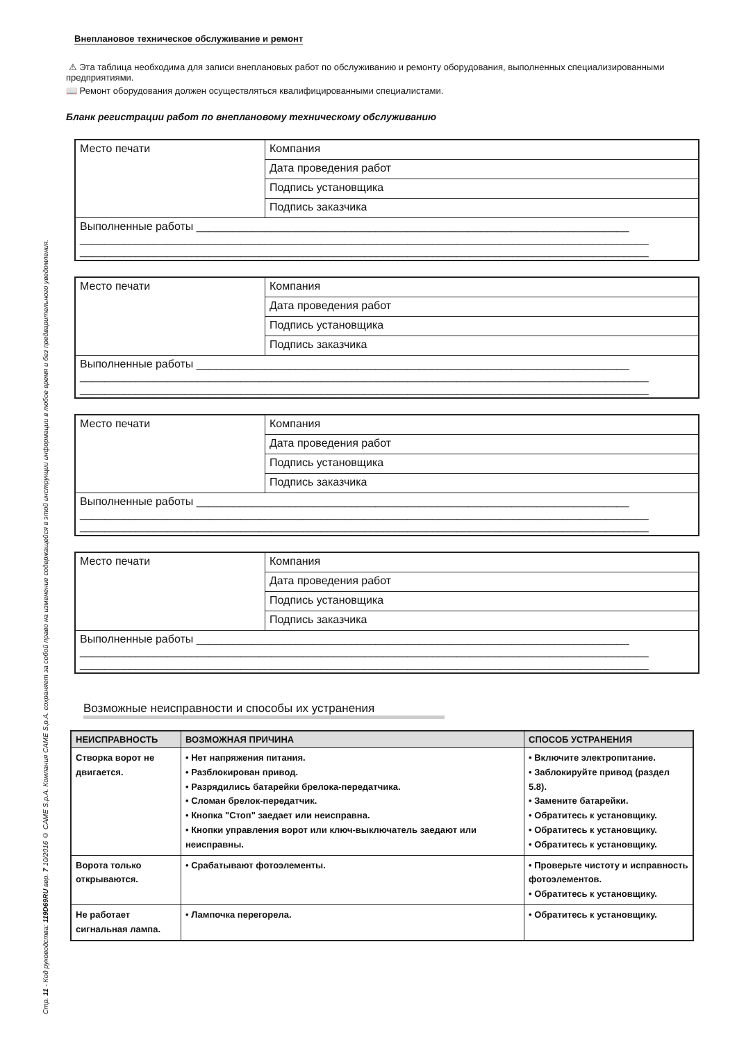Стр. 11 - Код руководства: 119D69RU вер. 7 10/2016 © CAME S.p.A. Компания CAME S.p.A. сохраняет за собой право на изменение содержащейся в этой инструкции информации в любое время и без предварительного уведомления.
Внеплановое техническое обслуживание и ремонт
⚠ Эта таблица необходима для записи внеплановых работ по обслуживанию и ремонту оборудования, выполненных специализированными предприятиями.
📖 Ремонт оборудования должен осуществляться квалифицированными специалистами.
Бланк регистрации работ по внеплановому техническому обслуживанию
| Место печати | Компания |
| | Дата проведения работ |
| | Подпись установщика |
| | Подпись заказчика |
| Выполненные работы ______________________________________________________________________ ____________________________________________________________________________________________ ____________________________________________________________________________________________ | |
| Место печати | Компания |
| | Дата проведения работ |
| | Подпись установщика |
| | Подпись заказчика |
| Выполненные работы ______________________________________________________________________ ____________________________________________________________________________________________ ____________________________________________________________________________________________ | |
| Место печати | Компания |
| | Дата проведения работ |
| | Подпись установщика |
| | Подпись заказчика |
| Выполненные работы ______________________________________________________________________ ____________________________________________________________________________________________ ____________________________________________________________________________________________ | |
| Место печати | Компания |
| | Дата проведения работ |
| | Подпись установщика |
| | Подпись заказчика |
| Выполненные работы ______________________________________________________________________ ____________________________________________________________________________________________ ____________________________________________________________________________________________ | |
Возможные неисправности и способы их устранения
| НЕИСПРАВНОСТЬ | ВОЗМОЖНАЯ ПРИЧИНА | СПОСОБ УСТРАНЕНИЯ |
| --- | --- | --- |
| Створка ворот не двигается. | • Нет напряжения питания. • Разблокирован привод. • Разрядились батарейки брелока-передатчика. • Сломан брелок-передатчик. • Кнопка "Стоп" заедает или неисправна. • Кнопки управления ворот или ключ-выключатель заедают или неисправны. | • Включите электропитание. • Заблокируйте привод (раздел 5.8). • Замените батарейки. • Обратитесь к установщику. • Обратитесь к установщику. • Обратитесь к установщику. |
| Ворота только открываются. | • Срабатывают фотоэлементы. | • Проверьте чистоту и исправность фотоэлементов. • Обратитесь к установщику. |
| Не работает сигнальная лампа. | • Лампочка перегорела. | • Обратитесь к установщику. |